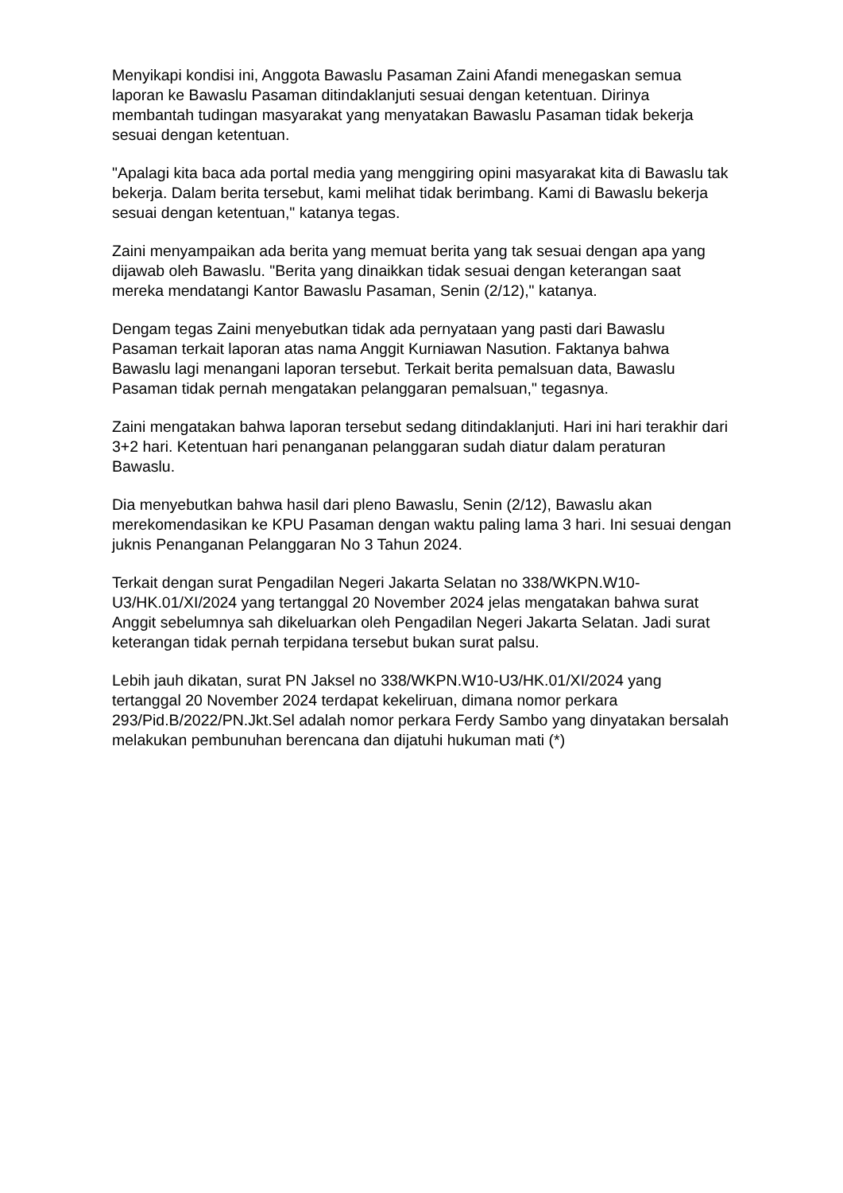Menyikapi kondisi ini, Anggota Bawaslu Pasaman Zaini Afandi menegaskan semua laporan ke Bawaslu Pasaman ditindaklanjuti sesuai dengan ketentuan. Dirinya membantah tudingan masyarakat yang menyatakan Bawaslu Pasaman tidak bekerja sesuai dengan ketentuan.
"Apalagi kita baca ada portal media yang menggiring opini masyarakat kita di Bawaslu tak bekerja. Dalam berita tersebut, kami melihat tidak berimbang. Kami di Bawaslu bekerja sesuai dengan ketentuan," katanya tegas.
Zaini menyampaikan ada berita yang memuat berita yang tak sesuai dengan apa yang dijawab oleh Bawaslu. "Berita yang dinaikkan tidak sesuai dengan keterangan saat mereka mendatangi Kantor Bawaslu Pasaman, Senin (2/12)," katanya.
Dengam tegas Zaini menyebutkan tidak ada pernyataan yang pasti dari Bawaslu Pasaman terkait laporan atas nama Anggit Kurniawan Nasution. Faktanya bahwa Bawaslu lagi menangani laporan tersebut. Terkait berita pemalsuan data, Bawaslu Pasaman tidak pernah mengatakan pelanggaran pemalsuan," tegasnya.
Zaini mengatakan bahwa laporan tersebut sedang ditindaklanjuti. Hari ini hari terakhir dari 3+2 hari. Ketentuan hari penanganan pelanggaran sudah diatur dalam peraturan Bawaslu.
Dia menyebutkan bahwa hasil dari pleno Bawaslu, Senin (2/12), Bawaslu akan merekomendasikan ke KPU Pasaman dengan waktu paling lama 3 hari. Ini sesuai dengan juknis Penanganan Pelanggaran No 3 Tahun 2024.
Terkait dengan surat Pengadilan Negeri Jakarta Selatan no 338/WKPN.W10-U3/HK.01/XI/2024 yang tertanggal 20 November 2024 jelas mengatakan bahwa surat Anggit sebelumnya sah dikeluarkan oleh Pengadilan Negeri Jakarta Selatan. Jadi surat keterangan tidak pernah terpidana tersebut bukan surat palsu.
Lebih jauh dikatan, surat PN Jaksel no 338/WKPN.W10-U3/HK.01/XI/2024 yang tertanggal 20 November 2024 terdapat kekeliruan, dimana nomor perkara 293/Pid.B/2022/PN.Jkt.Sel adalah nomor perkara Ferdy Sambo yang dinyatakan bersalah melakukan pembunuhan berencana dan dijatuhi hukuman mati (*)